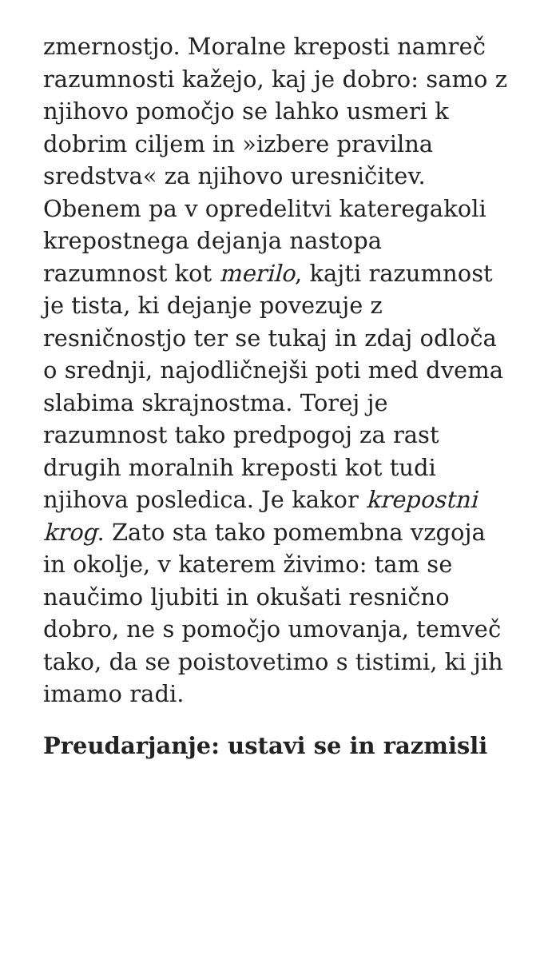zmernostjo. Moralne kreposti namreč razumnosti kažejo, kaj je dobro: samo z njihovo pomočjo se lahko usmeri k dobrim ciljem in »izbere pravilna sredstva« za njihovo uresničitev. Obenem pa v opredelitvi kateregakoli krepostnega dejanja nastopa razumnost kot merilo, kajti razumnost je tista, ki dejanje povezuje z resničnostjo ter se tukaj in zdaj odloča o srednji, najodličnejši poti med dvema slabima skrajnostma. Torej je razumnost tako predpogoj za rast drugih moralnih kreposti kot tudi njihova posledica. Je kakor krepostni krog. Zato sta tako pomembna vzgoja in okolje, v katerem živimo: tam se naučimo ljubiti in okušati resnično dobro, ne s pomočjo umovanja, temveč tako, da se poistovetimo s tistimi, ki jih imamo radi.
Preudarjanje: ustavi se in razmisli